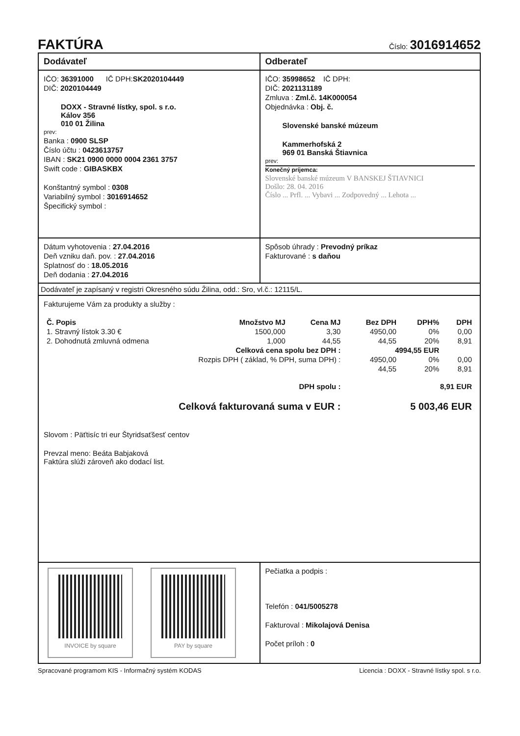FAKTÚRA
Číslo: 3016914652
Dodávateľ Odberateľ
IČO: 36391000 IČ DPH:SK2020104449
DIČ: 2020104449
DOXX - Stravné lístky, spol. s r.o.
Kálov 356
010 01 Žilina
prev:
Banka : 0900 SLSP
Číslo účtu : 0423613757
IBAN : SK21 0900 0000 0004 2361 3757
Swift code : GIBASKBX
Konštantný symbol : 0308
Variabilný symbol : 3016914652
Špecifický symbol :
IČO: 35998652 IČ DPH:
DIČ: 2021131189
Zmluva : Zml.č. 14K000054
Objednávka : Obj. č.
Slovenské banské múzeum
Kammerhofská 2
969 01 Banská Štiavnica
prev:
Konečný príjemca:
Slovenské banské múzeum V BANSKEJ ŠTIAVNICI
Došlo: 28. 04. 2016
Číslo ... Prfl. ... Vybavi ... Zodpovedný ... Lehota ...
Dátum vyhotovenia : 27.04.2016
Deň vzniku daň. pov. : 27.04.2016
Splatnosť do : 18.05.2016
Deň dodania : 27.04.2016
Spôsob úhrady : Prevodný príkaz
Fakturované : s daňou
Dodávateľ je zapísaný v registri Okresného súdu Žilina, odd.: Sro, vl.č.: 12115/L.
Fakturujeme Vám za produkty a služby :
| Č. Popis | Množstvo MJ | Cena MJ | Bez DPH | DPH% | DPH |
| --- | --- | --- | --- | --- | --- |
| 1. Stravný lístok 3.30 € | 1500,000 | 3,30 | 4950,00 | 0% | 0,00 |
| 2. Dohodnutá zmluvná odmena | 1,000 | 44,55 | 44,55 | 20% | 8,91 |
| Celková cena spolu bez DPH : | | | 4994,55 EUR | | |
| Rozpis DPH ( základ, % DPH, suma DPH) : | | | 4950,00 | 0% | 0,00 |
| | | | 44,55 | 20% | 8,91 |
| DPH spolu : | | | 8,91 EUR | | |
| Celková fakturovaná suma v EUR : | | | 5 003,46 EUR | | |
Slovom : Päťtisíc tri eur Štyridsaťšesť centov
Prevzal meno: Beáta Babjaková
Faktúra slúži zároveň ako dodací list.
INVOICE by square PAY by square
Pečiatka a podpis :
Telefón : 041/5005278
Fakturoval : Mikolajová Denisa
Počet príloh : 0
Spracované programom KIS - Informačný systém KODAS Licencia : DOXX - Stravné lístky spol. s r.o.